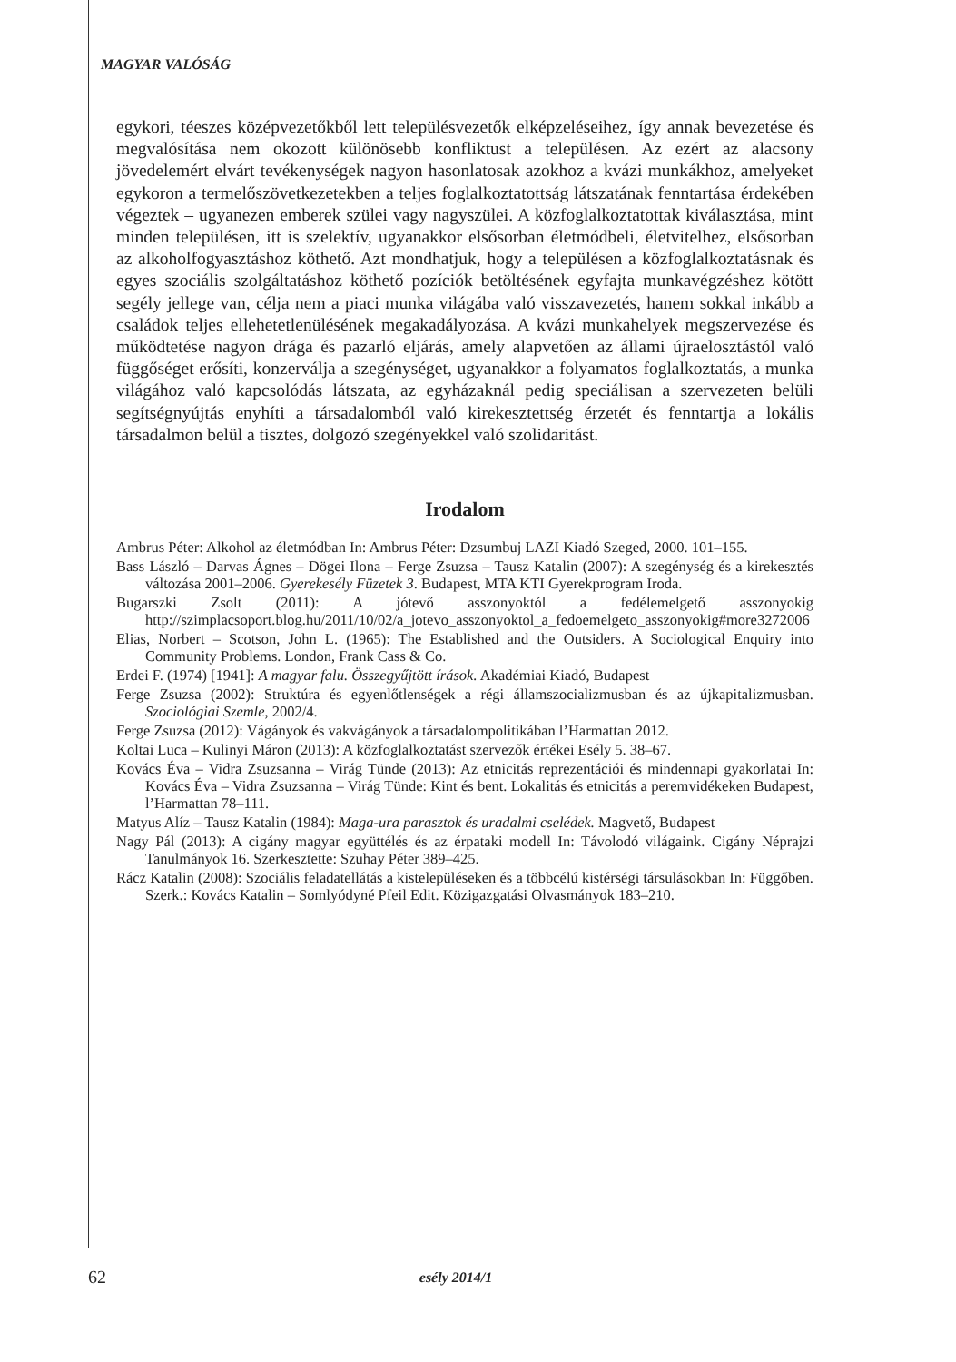MAGYAR VALÓSÁG
egykori, téeszes középvezetőkből lett településvezetők elképzeléseihez, így annak bevezetése és megvalósítása nem okozott különösebb konfliktust a településen. Az ezért az alacsony jövedelemért elvárt tevékenységek nagyon hasonlatosak azokhoz a kvázi munkákhoz, amelyeket egykoron a termelőszövetkezetekben a teljes foglalkoztatottság látszatának fenntartása érdekében végeztek – ugyanezen emberek szülei vagy nagyszülei. A közfoglalkoztatottak kiválasztása, mint minden településen, itt is szelektív, ugyanakkor elsősorban életmódbeli, életvitelhez, elsősorban az alkoholfogyasztáshoz köthető. Azt mondhatjuk, hogy a településen a közfoglalkoztatásnak és egyes szociális szolgáltatáshoz köthető pozíciók betöltésének egyfajta munkavégzéshez kötött segély jellege van, célja nem a piaci munka világába való visszavezetés, hanem sokkal inkább a családok teljes ellehetetlenülésének megakadályozása. A kvázi munkahelyek megszervezése és működtetése nagyon drága és pazarló eljárás, amely alapvetően az állami újraelosztástól való függőséget erősíti, konzerválja a szegénységet, ugyanakkor a folyamatos foglalkoztatás, a munka világához való kapcsolódás látszata, az egyházaknál pedig speciálisan a szervezeten belüli segítségnyújtás enyhíti a társadalomból való kirekesztettség érzetét és fenntartja a lokális társadalmon belül a tisztes, dolgozó szegényekkel való szolidaritást.
Irodalom
Ambrus Péter: Alkohol az életmódban In: Ambrus Péter: Dzsumbuj LAZI Kiadó Szeged, 2000. 101–155.
Bass László – Darvas Ágnes – Dögei Ilona – Ferge Zsuzsa – Tausz Katalin (2007): A szegénység és a kirekesztés változása 2001–2006. Gyerekesély Füzetek 3. Budapest, MTA KTI Gyerekprogram Iroda.
Bugarszki Zsolt (2011): A jótevő asszonyoktól a fedélemelgető asszonyokig http://szimplacsoport.blog.hu/2011/10/02/a_jotevo_asszonyoktol_a_fedoemelgeto_asszonyokig#more3272006
Elias, Norbert – Scotson, John L. (1965): The Established and the Outsiders. A Sociological Enquiry into Community Problems. London, Frank Cass & Co.
Erdei F. (1974) [1941]: A magyar falu. Összegyűjtött írások. Akadémiai Kiadó, Budapest
Ferge Zsuzsa (2002): Struktúra és egyenlőtlenségek a régi államszocializmusban és az újkapitalizmusban. Szociológiai Szemle, 2002/4.
Ferge Zsuzsa (2012): Vágányok és vakvágányok a társadalompolitikában l’Harmattan 2012.
Koltai Luca – Kulinyi Máron (2013): A közfoglalkoztatást szervezők értékei Esély 5. 38–67.
Kovács Éva – Vidra Zsuzsanna – Virág Tünde (2013): Az etnicitás reprezentációi és mindennapi gyakorlatai In: Kovács Éva – Vidra Zsuzsanna – Virág Tünde: Kint és bent. Lokalitás és etnicitás a peremvidékeken Budapest, l’Harmattan 78–111.
Matyus Alíz – Tausz Katalin (1984): Maga-ura parasztok és uradalmi cselédek. Magvető, Budapest
Nagy Pál (2013): A cigány magyar együttélés és az érpataki modell In: Távolodó világaink. Cigány Néprajzi Tanulmányok 16. Szerkesztette: Szuhay Péter 389–425.
Rácz Katalin (2008): Szociális feladatellátás a kistelepüléseken és a többcélú kistérségi társulásokban In: Függőben. Szerk.: Kovács Katalin – Somlyódyné Pfeil Edit. Közigazgatási Olvasmányok 183–210.
62 esély 2014/1